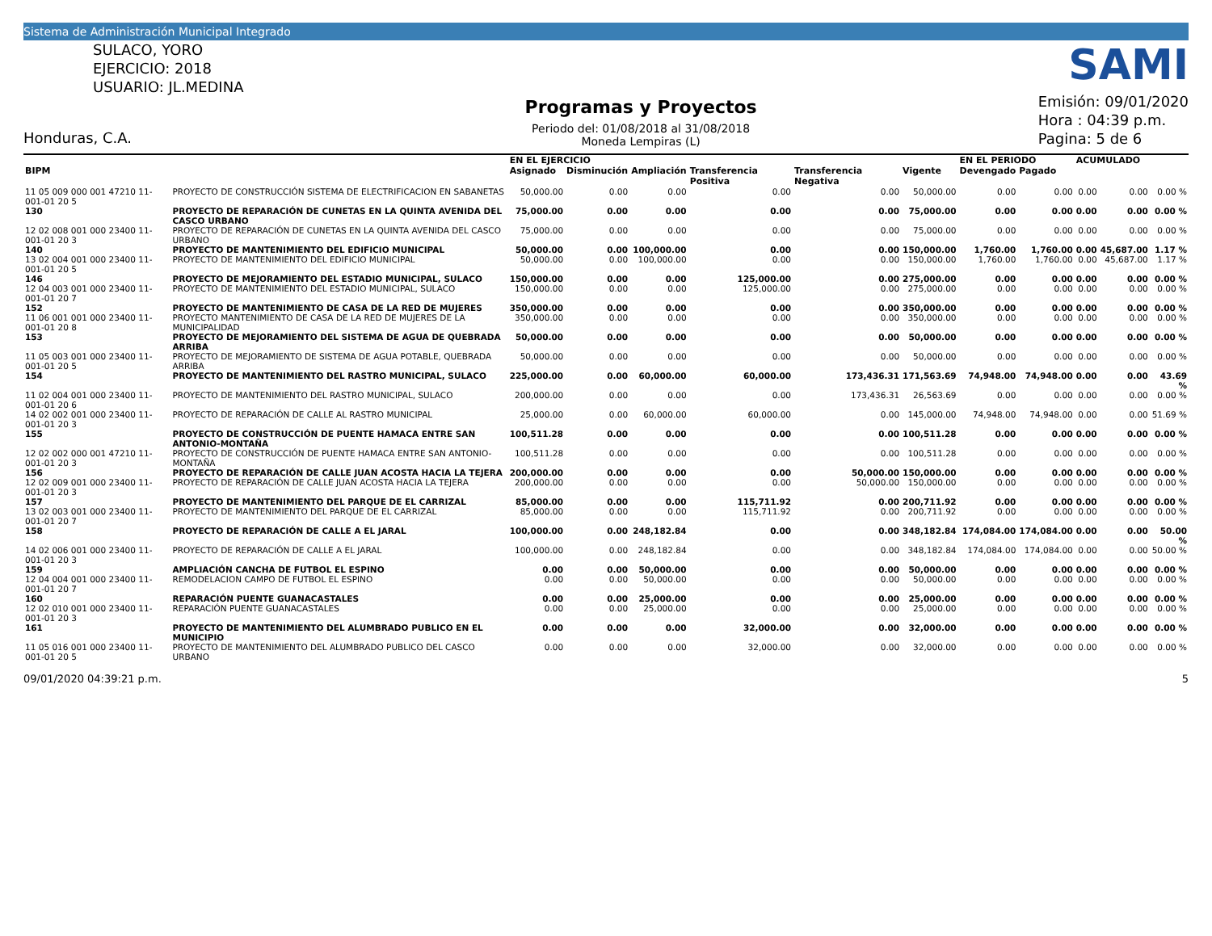Sistema de Administración Municipal Integrado
SULACO, YORO
EJERCICIO: 2018
USUARIO: JL.MEDINA
Honduras, C.A.
Programas y Proyectos
Periodo del: 01/08/2018 al 31/08/2018
Moneda Lempiras (L)
SAMI
Emisión: 09/01/2020
Hora : 04:39 p.m.
Pagina: 5 de 6
| | | | EN EL EJERCICIO | | | | | | EN EL PERIODO | | ACUMULADO | | |
| --- | --- | --- | --- | --- | --- | --- | --- | --- | --- | --- | --- | --- | --- |
| BIPM | | | Asignado | Disminución | Ampliación | Transferencia Positiva | Transferencia Negativa | Vigente | Devengado | Pagado | | | |
| 11 05 009 000 001 47210 11-001-01 20 5 | PROYECTO DE CONSTRUCCIÓN SISTEMA DE ELECTRIFICACION EN SABANETAS | | 50,000.00 | 0.00 | 0.00 | 0.00 | 0.00 | 50,000.00 | 0.00 | 0.00 | 0.00 | 0.00 | 0.00 % |
| 130 | PROYECTO DE REPARACIÓN DE CUNETAS EN LA QUINTA AVENIDA DEL CASCO URBANO | | 75,000.00 | 0.00 | 0.00 | 0.00 | 0.00 | 75,000.00 | 0.00 | 0.00 | 0.00 | 0.00 | 0.00 % |
| 12 02 008 001 000 23400 11-001-01 20 3 | PROYECTO DE REPARACIÓN DE CUNETAS EN LA QUINTA AVENIDA DEL CASCO URBANO | | 75,000.00 | 0.00 | 0.00 | 0.00 | 0.00 | 75,000.00 | 0.00 | 0.00 | 0.00 | 0.00 | 0.00 % |
| 140 | PROYECTO DE MANTENIMIENTO DEL EDIFICIO MUNICIPAL | | 50,000.00 | 0.00 | 100,000.00 | 0.00 | 0.00 | 150,000.00 | 1,760.00 | 1,760.00 | 0.00 | 45,687.00 | 1.17 % |
| 13 02 004 001 000 23400 11-001-01 20 5 | PROYECTO DE MANTENIMIENTO DEL EDIFICIO MUNICIPAL | | 50,000.00 | 0.00 | 100,000.00 | 0.00 | 0.00 | 150,000.00 | 1,760.00 | 1,760.00 | 0.00 | 45,687.00 | 1.17 % |
| 146 | PROYECTO DE MEJORAMIENTO DEL ESTADIO MUNICIPAL, SULACO | | 150,000.00 | 0.00 | 0.00 | 125,000.00 | 0.00 | 275,000.00 | 0.00 | 0.00 | 0.00 | 0.00 | 0.00 % |
| 12 04 003 001 000 23400 11-001-01 20 7 | PROYECTO DE MANTENIMIENTO DEL ESTADIO MUNICIPAL, SULACO | | 150,000.00 | 0.00 | 0.00 | 125,000.00 | 0.00 | 275,000.00 | 0.00 | 0.00 | 0.00 | 0.00 | 0.00 % |
| 152 | PROYECTO DE MANTENIMIENTO DE CASA DE LA RED DE MUJERES | | 350,000.00 | 0.00 | 0.00 | 0.00 | 0.00 | 350,000.00 | 0.00 | 0.00 | 0.00 | 0.00 | 0.00 % |
| 11 06 001 001 000 23400 11-001-01 20 8 | PROYECTO MANTENIMIENTO DE CASA DE LA RED DE MUJERES DE LA MUNICIPALIDAD | | 350,000.00 | 0.00 | 0.00 | 0.00 | 0.00 | 350,000.00 | 0.00 | 0.00 | 0.00 | 0.00 | 0.00 % |
| 153 | PROYECTO DE MEJORAMIENTO DEL SISTEMA DE AGUA DE QUEBRADA ARRIBA | | 50,000.00 | 0.00 | 0.00 | 0.00 | 0.00 | 50,000.00 | 0.00 | 0.00 | 0.00 | 0.00 | 0.00 % |
| 11 05 003 001 000 23400 11-001-01 20 5 | PROYECTO DE MEJORAMIENTO DE SISTEMA DE AGUA POTABLE, QUEBRADA ARRIBA | | 50,000.00 | 0.00 | 0.00 | 0.00 | 0.00 | 50,000.00 | 0.00 | 0.00 | 0.00 | 0.00 | 0.00 % |
| 154 | PROYECTO DE MANTENIMIENTO DEL RASTRO MUNICIPAL, SULACO | | 225,000.00 | 0.00 | 60,000.00 | 60,000.00 | 173,436.31 | 171,563.69 | 74,948.00 | 74,948.00 | 0.00 | 0.00 | 43.69 % |
| 11 02 004 001 000 23400 11-001-01 20 6 | PROYECTO DE MANTENIMIENTO DEL RASTRO MUNICIPAL, SULACO | | 200,000.00 | 0.00 | 0.00 | 0.00 | 173,436.31 | 26,563.69 | 0.00 | 0.00 | 0.00 | 0.00 | 0.00 % |
| 14 02 002 001 000 23400 11-001-01 20 3 | PROYECTO DE REPARACIÓN DE CALLE AL RASTRO MUNICIPAL | | 25,000.00 | 0.00 | 60,000.00 | 60,000.00 | 0.00 | 145,000.00 | 74,948.00 | 74,948.00 | 0.00 | 0.00 | 51.69 % |
| 155 | PROYECTO DE CONSTRUCCIÓN DE PUENTE HAMACA ENTRE SAN ANTONIO-MONTAÑA | | 100,511.28 | 0.00 | 0.00 | 0.00 | 0.00 | 100,511.28 | 0.00 | 0.00 | 0.00 | 0.00 | 0.00 % |
| 12 02 002 000 001 47210 11-001-01 20 3 | PROYECTO DE CONSTRUCCIÓN DE PUENTE HAMACA ENTRE SAN ANTONIO-MONTAÑA | | 100,511.28 | 0.00 | 0.00 | 0.00 | 0.00 | 100,511.28 | 0.00 | 0.00 | 0.00 | 0.00 | 0.00 % |
| 156 | PROYECTO DE REPARACIÓN DE CALLE JUAN ACOSTA HACIA LA TEJERA | | 200,000.00 | 0.00 | 0.00 | 0.00 | 50,000.00 | 150,000.00 | 0.00 | 0.00 | 0.00 | 0.00 | 0.00 % |
| 12 02 009 001 000 23400 11-001-01 20 3 | PROYECTO DE REPARACIÓN DE CALLE JUAN ACOSTA HACIA LA TEJERA | | 200,000.00 | 0.00 | 0.00 | 0.00 | 50,000.00 | 150,000.00 | 0.00 | 0.00 | 0.00 | 0.00 | 0.00 % |
| 157 | PROYECTO DE MANTENIMIENTO DEL PARQUE DE EL CARRIZAL | | 85,000.00 | 0.00 | 0.00 | 115,711.92 | 0.00 | 200,711.92 | 0.00 | 0.00 | 0.00 | 0.00 | 0.00 % |
| 13 02 003 001 000 23400 11-001-01 20 7 | PROYECTO DE MANTENIMIENTO DEL PARQUE DE EL CARRIZAL | | 85,000.00 | 0.00 | 0.00 | 115,711.92 | 0.00 | 200,711.92 | 0.00 | 0.00 | 0.00 | 0.00 | 0.00 % |
| 158 | PROYECTO DE REPARACIÓN DE CALLE A EL JARAL | | 100,000.00 | 0.00 | 248,182.84 | 0.00 | 0.00 | 348,182.84 | 174,084.00 | 174,084.00 | 0.00 | 0.00 | 50.00 % |
| 14 02 006 001 000 23400 11-001-01 20 3 | PROYECTO DE REPARACIÓN DE CALLE A EL JARAL | | 100,000.00 | 0.00 | 248,182.84 | 0.00 | 0.00 | 348,182.84 | 174,084.00 | 174,084.00 | 0.00 | 0.00 | 50.00 % |
| 159 | AMPLIACIÓN CANCHA DE FUTBOL EL ESPINO | | 0.00 | 0.00 | 50,000.00 | 0.00 | 0.00 | 50,000.00 | 0.00 | 0.00 | 0.00 | 0.00 | 0.00 % |
| 12 04 004 001 000 23400 11-001-01 20 7 | REMODELACION CAMPO DE FUTBOL EL ESPINO | | 0.00 | 0.00 | 50,000.00 | 0.00 | 0.00 | 50,000.00 | 0.00 | 0.00 | 0.00 | 0.00 | 0.00 % |
| 160 | REPARACIÓN PUENTE GUANACASTALES | | 0.00 | 0.00 | 25,000.00 | 0.00 | 0.00 | 25,000.00 | 0.00 | 0.00 | 0.00 | 0.00 | 0.00 % |
| 12 02 010 001 000 23400 11-001-01 20 3 | REPARACIÓN PUENTE GUANACASTALES | | 0.00 | 0.00 | 25,000.00 | 0.00 | 0.00 | 25,000.00 | 0.00 | 0.00 | 0.00 | 0.00 | 0.00 % |
| 161 | PROYECTO DE MANTENIMIENTO DEL ALUMBRADO PUBLICO EN EL MUNICIPIO | | 0.00 | 0.00 | 0.00 | 32,000.00 | 0.00 | 32,000.00 | 0.00 | 0.00 | 0.00 | 0.00 | 0.00 % |
| 11 05 016 001 000 23400 11-001-01 20 5 | PROYECTO DE MANTENIMIENTO DEL ALUMBRADO PUBLICO DEL CASCO URBANO | | 0.00 | 0.00 | 0.00 | 32,000.00 | 0.00 | 32,000.00 | 0.00 | 0.00 | 0.00 | 0.00 | 0.00 % |
09/01/2020 04:39:21 p.m. 5